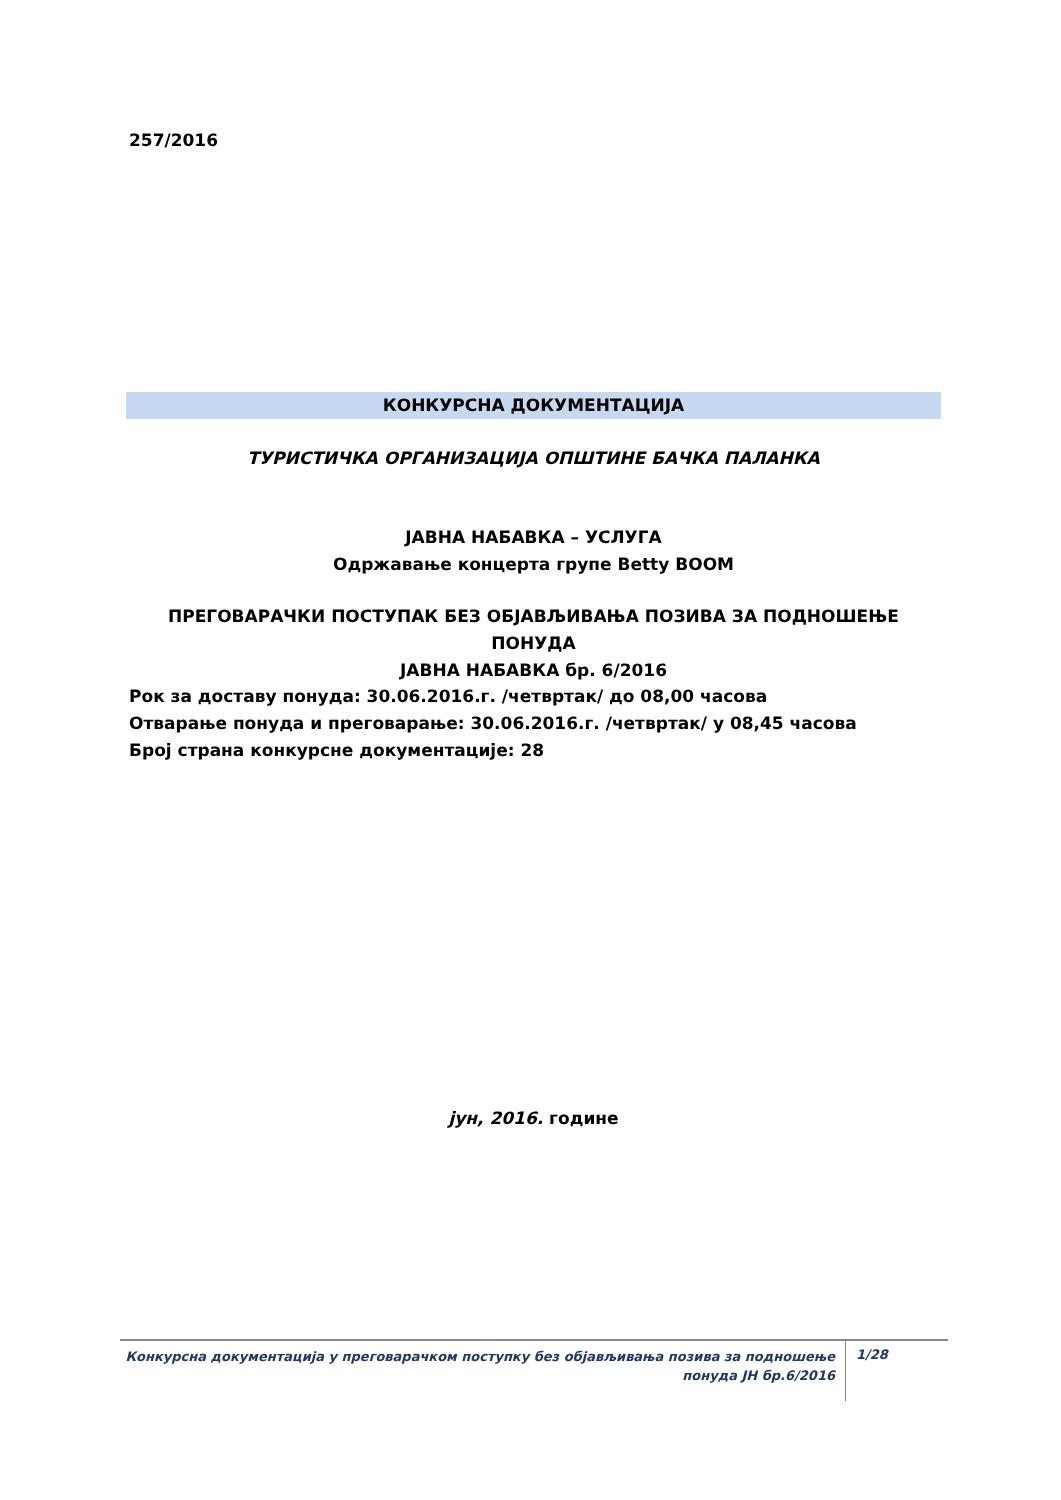257/2016
КОНКУРСНА ДОКУМЕНТАЦИЈА
ТУРИСТИЧКА ОРГАНИЗАЦИЈА ОПШТИНЕ БАЧКА ПАЛАНКА
ЈАВНА НАБАВКА – УСЛУГА
Одржавање концерта групе Betty BOOM
ПРЕГОВАРАЧКИ ПОСТУПАК БЕЗ ОБЈАВЉИВАЊА ПОЗИВА ЗА ПОДНОШЕЊЕ ПОНУДА
ЈАВНА НАБАВКА бр. 6/2016
Рок за доставу понуда: 30.06.2016.г. /четвртак/ до 08,00 часова
Отварање понуда и преговарање: 30.06.2016.г. /четвртак/ у 08,45 часова
Број страна конкурсне документације: 28
јун, 2016. године
Конкурсна документација у преговарачком поступку без објављивања позива за подношење понуда ЈН бр.6/2016
1/28